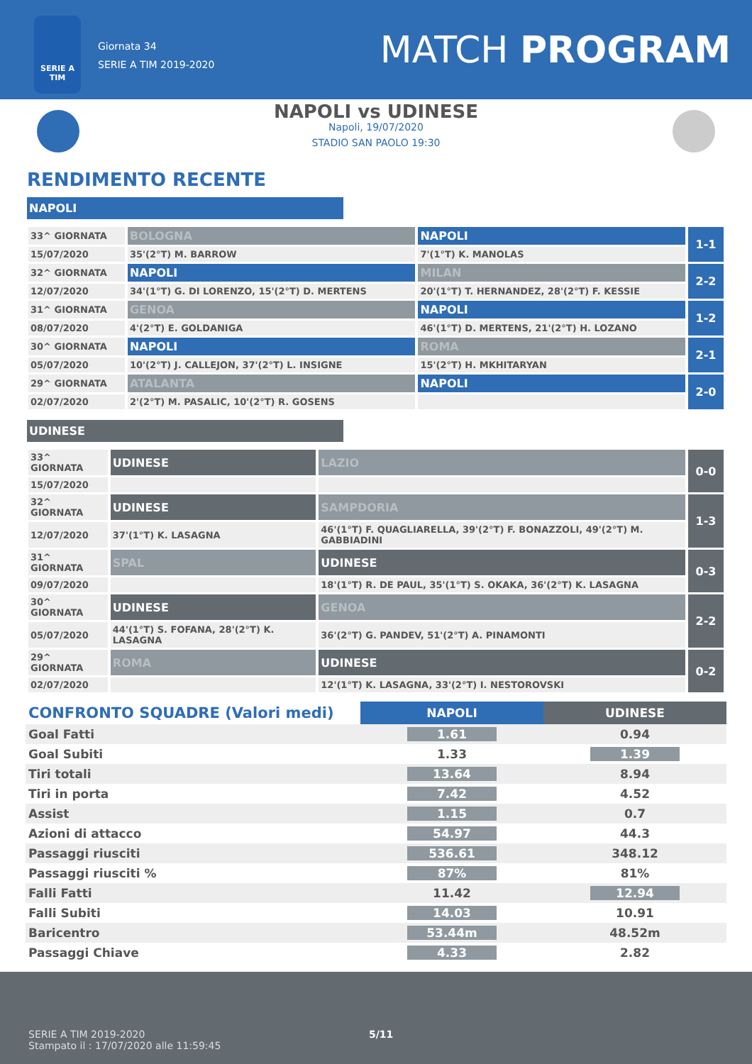SERIE A
TIM
Giornata 34
SERIE A TIM 2019-2020
MATCH PROGRAM
NAPOLI vs UDINESE
Napoli, 19/07/2020
STADIO SAN PAOLO 19:30
RENDIMENTO RECENTE
NAPOLI
| 33^ GIORNATA | BOLOGNA | NAPOLI | 1-1 |
| 15/07/2020 | 35'(2°T) M. BARROW | 7'(1°T) K. MANOLAS | |
| 32^ GIORNATA | NAPOLI | MILAN | 2-2 |
| 12/07/2020 | 34'(1°T) G. DI LORENZO, 15'(2°T) D. MERTENS | 20'(1°T) T. HERNANDEZ, 28'(2°T) F. KESSIE | |
| 31^ GIORNATA | GENOA | NAPOLI | 1-2 |
| 08/07/2020 | 4'(2°T) E. GOLDANIGA | 46'(1°T) D. MERTENS, 21'(2°T) H. LOZANO | |
| 30^ GIORNATA | NAPOLI | ROMA | 2-1 |
| 05/07/2020 | 10'(2°T) J. CALLEJON, 37'(2°T) L. INSIGNE | 15'(2°T) H. MKHITARYAN | |
| 29^ GIORNATA | ATALANTA | NAPOLI | 2-0 |
| 02/07/2020 | 2'(2°T) M. PASALIC, 10'(2°T) R. GOSENS | | |
UDINESE
| 33^ GIORNATA | UDINESE | LAZIO | 0-0 |
| 15/07/2020 | | | |
| 32^ GIORNATA | UDINESE | SAMPDORIA | 1-3 |
| 12/07/2020 | 37'(1°T) K. LASAGNA | 46'(1°T) F. QUAGLIARELLA, 39'(2°T) F. BONAZZOLI, 49'(2°T) M. GABBIADINI | |
| 31^ GIORNATA | SPAL | UDINESE | 0-3 |
| 09/07/2020 | | 18'(1°T) R. DE PAUL, 35'(1°T) S. OKAKA, 36'(2°T) K. LASAGNA | |
| 30^ GIORNATA | UDINESE | GENOA | 2-2 |
| 05/07/2020 | 44'(1°T) S. FOFANA, 28'(2°T) K. LASAGNA | 36'(2°T) G. PANDEV, 51'(2°T) A. PINAMONTI | |
| 29^ GIORNATA | ROMA | UDINESE | 0-2 |
| 02/07/2020 | | 12'(1°T) K. LASAGNA, 33'(2°T) I. NESTOROVSKI | |
| CONFRONTO SQUADRE (Valori medi) | NAPOLI | UDINESE |
| --- | --- | --- |
| Goal Fatti | 1.61 | 0.94 |
| Goal Subiti | 1.33 | 1.39 |
| Tiri totali | 13.64 | 8.94 |
| Tiri in porta | 7.42 | 4.52 |
| Assist | 1.15 | 0.7 |
| Azioni di attacco | 54.97 | 44.3 |
| Passaggi riusciti | 536.61 | 348.12 |
| Passaggi riusciti % | 87% | 81% |
| Falli Fatti | 11.42 | 12.94 |
| Falli Subiti | 14.03 | 10.91 |
| Baricentro | 53.44m | 48.52m |
| Passaggi Chiave | 4.33 | 2.82 |
SERIE A TIM 2019-2020
Stampato il : 17/07/2020 alle 11:59:45
5/11